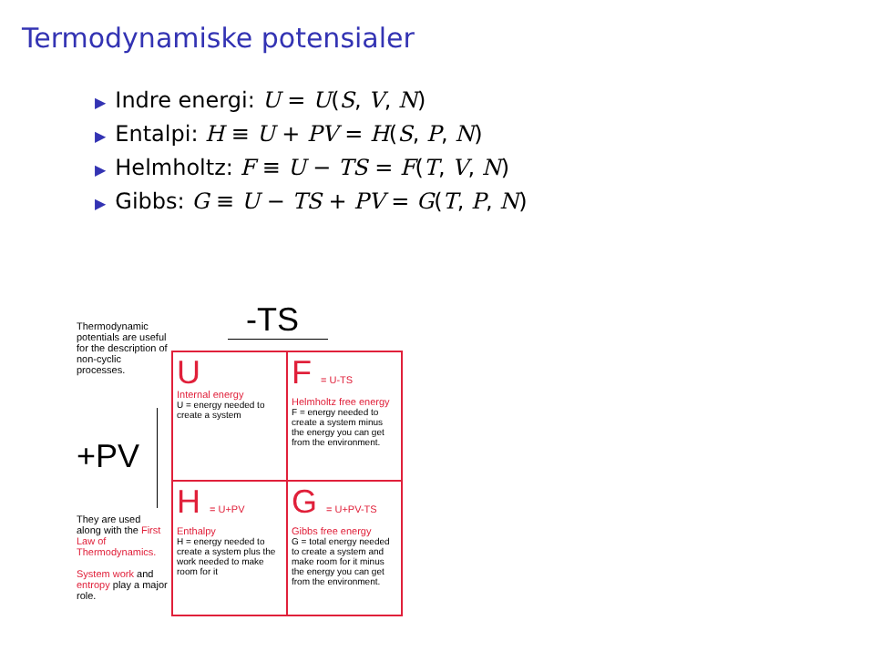Termodynamiske potensialer
▶ Indre energi: U = U(S, V, N)
▶ Entalpi: H ≡ U + PV = H(S, P, N)
▶ Helmholtz: F ≡ U − TS = F(T, V, N)
▶ Gibbs: G ≡ U − TS + PV = G(T, P, N)
-TS
Thermodynamic potentials are useful for the description of non-cyclic processes.
+PV
They are used along with the First Law of Thermodynamics.
System work and entropy play a major role.
U
Internal energy
U = energy needed to create a system
F = U-TS
Helmholtz free energy
F = energy needed to create a system minus the energy you can get from the environment.
H = U+PV
Enthalpy
H = energy needed to create a system plus the work needed to make room for it
G = U+PV-TS
Gibbs free energy
G = total energy needed to create a system and make room for it minus the energy you can get from the environment.